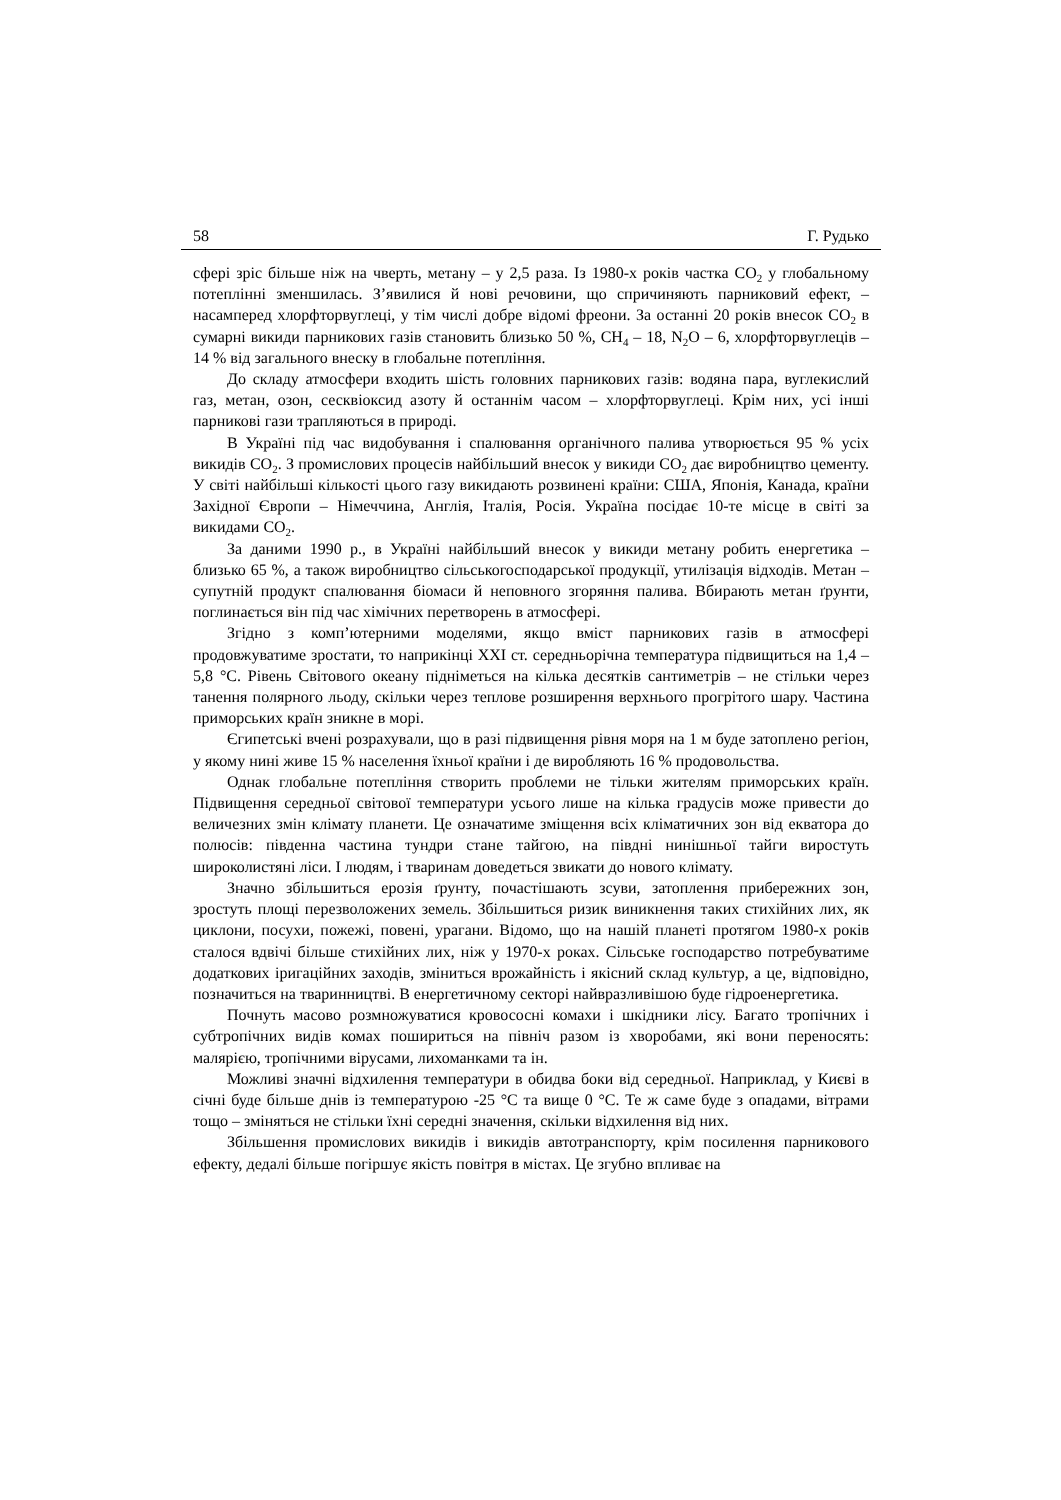58 Г. Рудько
сфері зріс більше ніж на чверть, метану – у 2,5 раза. Із 1980-х років частка CO<sub>2</sub> у глобальному потеплінні зменшилась. З’явилися й нові речовини, що спричиняють парниковий ефект, – насамперед хлорфторвуглеці, у тім числі добре відомі фреони. За останні 20 років внесок CO<sub>2</sub> в сумарні викиди парникових газів становить близько 50 %, CH<sub>4</sub> – 18, N<sub>2</sub>O – 6, хлорфторвуглеців – 14 % від загального внеску в глобальне потепління.
До складу атмосфери входить шість головних парникових газів: водяна пара, вуглекислий газ, метан, озон, сесквіоксид азоту й останнім часом – хлорфторвуглеці. Крім них, усі інші парникові гази трапляються в природі.
В Україні під час видобування і спалювання органічного палива утворюється 95 % усіх викидів CO<sub>2</sub>. З промислових процесів найбільший внесок у викиди CO<sub>2</sub> дає виробництво цементу. У світі найбільші кількості цього газу викидають розвинені країни: США, Японія, Канада, країни Західної Європи – Німеччина, Англія, Італія, Росія. Україна посідає 10-те місце в світі за викидами CO<sub>2</sub>.
За даними 1990 р., в Україні найбільший внесок у викиди метану робить енергетика – близько 65 %, а також виробництво сільськогосподарської продукції, утилізація відходів. Метан – супутній продукт спалювання біомаси й неповного згоряння палива. Вбирають метан ґрунти, поглинається він під час хімічних перетворень в атмосфері.
Згідно з комп’ютерними моделями, якщо вміст парникових газів в атмосфері продовжуватиме зростати, то наприкінці XXI ст. середньорічна температура підвищиться на 1,4 – 5,8 °C. Рівень Світового океану підніметься на кілька десятків сантиметрів – не стільки через танення полярного льоду, скільки через теплове розширення верхнього прогрітого шару. Частина приморських країн зникне в морі.
Єгипетські вчені розрахували, що в разі підвищення рівня моря на 1 м буде затоплено регіон, у якому нині живе 15 % населення їхньої країни і де виробляють 16 % продовольства.
Однак глобальне потепління створить проблеми не тільки жителям приморських країн. Підвищення середньої світової температури усього лише на кілька градусів може привести до величезних змін клімату планети. Це означатиме зміщення всіх кліматичних зон від екватора до полюсів: південна частина тундри стане тайгою, на півдні нинішньої тайги виростуть широколистяні ліси. І людям, і тваринам доведеться звикати до нового клімату.
Значно збільшиться ерозія ґрунту, почастішають зсуви, затоплення прибережних зон, зростуть площі перезволожених земель. Збільшиться ризик виникнення таких стихійних лих, як циклони, посухи, пожежі, повені, урагани. Відомо, що на нашій планеті протягом 1980-х років сталося вдвічі більше стихійних лих, ніж у 1970-х роках. Сільське господарство потребуватиме додаткових іригаційних заходів, зміниться врожайність і якісний склад культур, а це, відповідно, позначиться на тваринництві. В енергетичному секторі найвразливішою буде гідроенергетика.
Почнуть масово розмножуватися кровососні комахи і шкідники лісу. Багато тропічних і субтропічних видів комах пошириться на північ разом із хворобами, які вони переносять: малярією, тропічними вірусами, лихоманками та ін.
Можливі значні відхилення температури в обидва боки від середньої. Наприклад, у Києві в січні буде більше днів із температурою -25 °C та вище 0 °C. Те ж саме буде з опадами, вітрами тощо – зміняться не стільки їхні середні значення, скільки відхилення від них.
Збільшення промислових викидів і викидів автотранспорту, крім посилення парникового ефекту, дедалі більше погіршує якість повітря в містах. Це згубно впливає на